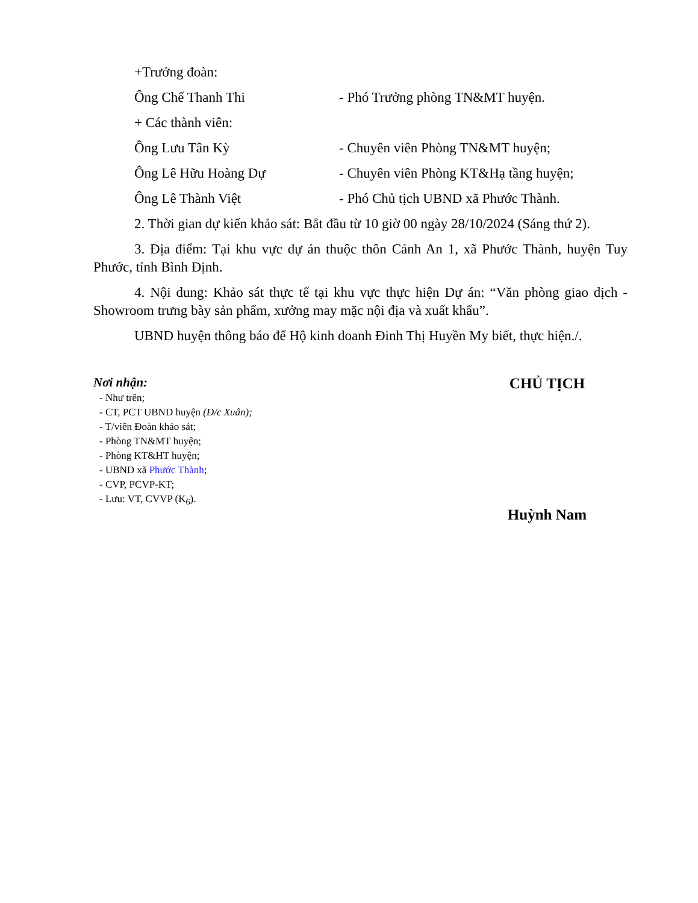+Trưởng đoàn:
Ông Chế Thanh Thi - Phó Trưởng phòng TN&MT huyện.
+ Các thành viên:
Ông Lưu Tân Kỳ - Chuyên viên Phòng TN&MT huyện;
Ông Lê Hữu Hoàng Dự - Chuyên viên Phòng KT&Hạ tầng huyện;
Ông Lê Thành Việt - Phó Chủ tịch UBND xã Phước Thành.
2. Thời gian dự kiến khảo sát: Bắt đầu từ 10 giờ 00 ngày 28/10/2024 (Sáng thứ 2).
3. Địa điểm: Tại khu vực dự án thuộc thôn Cảnh An 1, xã Phước Thành, huyện Tuy Phước, tỉnh Bình Định.
4. Nội dung: Khảo sát thực tế tại khu vực thực hiện Dự án: “Văn phòng giao dịch - Showroom trưng bày sản phẩm, xưởng may mặc nội địa và xuất khẩu”.
UBND huyện thông báo để Hộ kinh doanh Đinh Thị Huyền My biết, thực hiện./.
Nơi nhận:
- Như trên;
- CT, PCT UBND huyện (Đ/c Xuân);
- T/viên Đoàn khảo sát;
- Phòng TN&MT huyện;
- Phòng KT&HT huyện;
- UBND xã Phước Thành;
- CVP, PCVP-KT;
- Lưu: VT, CVVP (K<sub>6</sub>).
CHỦ TỊCH
Huỳnh Nam